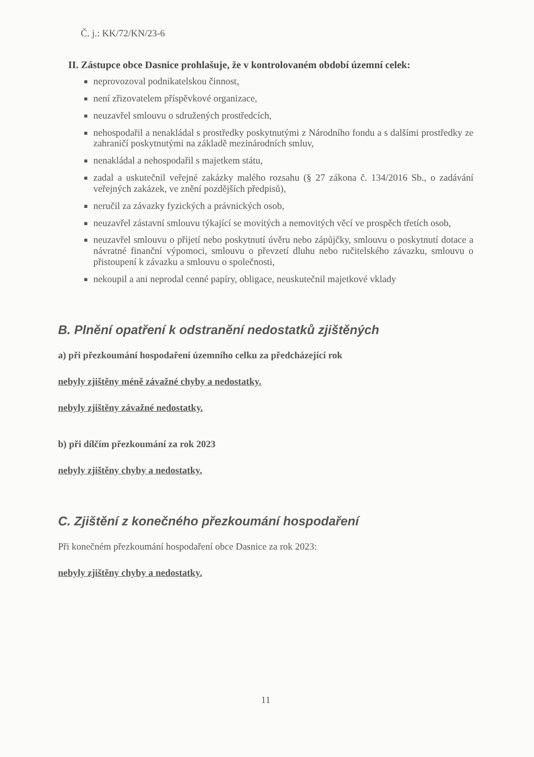Č. j.: KK/72/KN/23-6
II. Zástupce obce Dasnice prohlašuje, že v kontrolovaném období územní celek:
neprovozoval podnikatelskou činnost,
není zřizovatelem příspěvkové organizace,
neuzavřel smlouvu o sdružených prostředcích,
nehospodařil a nenakládal s prostředky poskytnutými z Národního fondu a s dalšími prostředky ze zahraničí poskytnutými na základě mezinárodních smluv,
nenakládal a nehospodařil s majetkem státu,
zadal a uskutečnil veřejné zakázky malého rozsahu (§ 27 zákona č. 134/2016 Sb., o zadávání veřejných zakázek, ve znění pozdějších předpisů),
neručil za závazky fyzických a právnických osob,
neuzavřel zástavní smlouvu týkající se movitých a nemovitých věcí ve prospěch třetích osob,
neuzavřel smlouvu o přijetí nebo poskytnutí úvěru nebo zápůjčky, smlouvu o poskytnutí dotace a návratné finanční výpomoci, smlouvu o převzetí dluhu nebo ručitelského závazku, smlouvu o přistoupení k závazku a smlouvu o společnosti,
nekoupil a ani neprodal cenné papíry, obligace, neuskutečnil majetkové vklady
B. Plnění opatření k odstranění nedostatků zjištěných
a) při přezkoumání hospodaření územního celku za předcházející rok
nebyly zjištěny méně závažné chyby a nedostatky.
nebyly zjištěny závažné nedostatky.
b) při dílčím přezkoumání za rok 2023
nebyly zjištěny chyby a nedostatky.
C. Zjištění z konečného přezkoumání hospodaření
Při konečném přezkoumání hospodaření obce Dasnice za rok 2023:
nebyly zjištěny chyby a nedostatky.
11